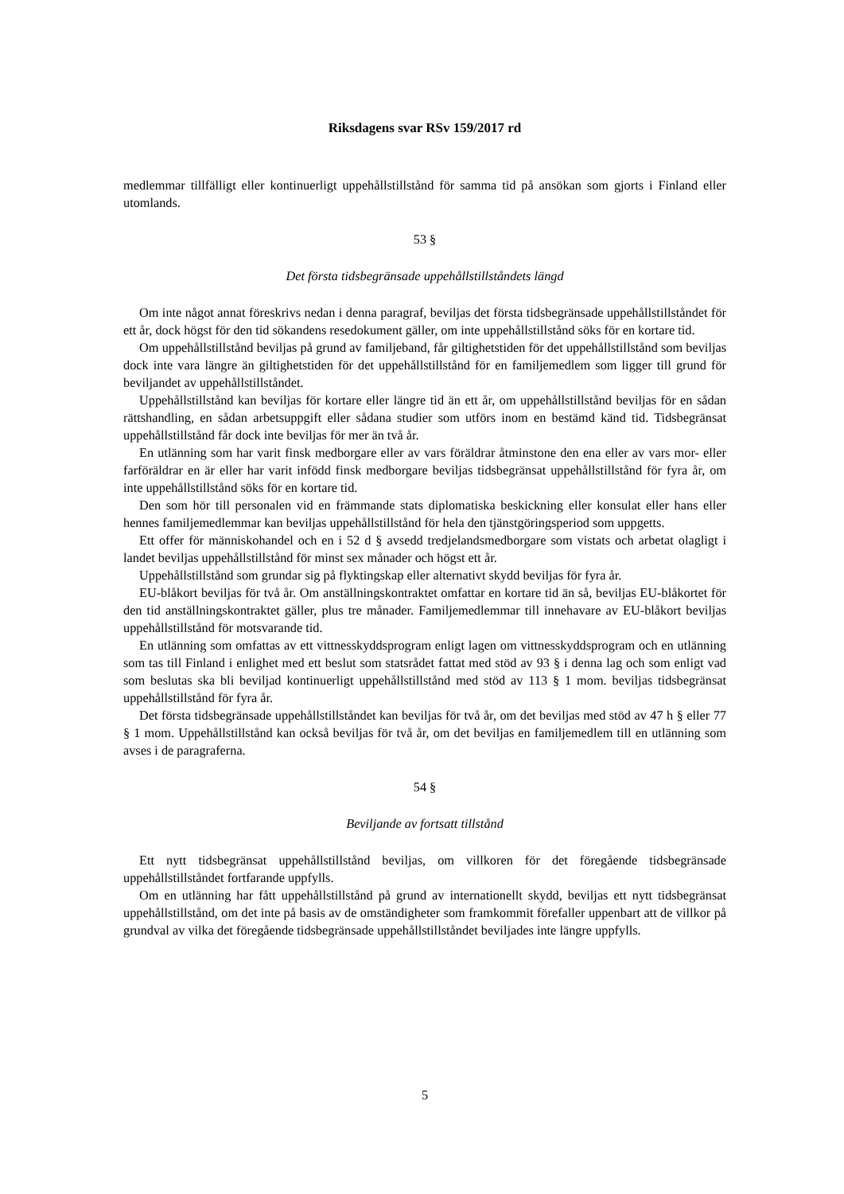Riksdagens svar RSv 159/2017 rd
medlemmar tillfälligt eller kontinuerligt uppehållstillstånd för samma tid på ansökan som gjorts i Finland eller utomlands.
53 §
Det första tidsbegränsade uppehållstillståndets längd
Om inte något annat föreskrivs nedan i denna paragraf, beviljas det första tidsbegränsade uppehållstillståndet för ett år, dock högst för den tid sökandens resedokument gäller, om inte uppehållstillstånd söks för en kortare tid.
Om uppehållstillstånd beviljas på grund av familjeband, får giltighetstiden för det uppehållstillstånd som beviljas dock inte vara längre än giltighetstiden för det uppehållstillstånd för en familjemedlem som ligger till grund för beviljandet av uppehållstillståndet.
Uppehållstillstånd kan beviljas för kortare eller längre tid än ett år, om uppehållstillstånd beviljas för en sådan rättshandling, en sådan arbetsuppgift eller sådana studier som utförs inom en bestämd känd tid. Tidsbegränsat uppehållstillstånd får dock inte beviljas för mer än två år.
En utlänning som har varit finsk medborgare eller av vars föräldrar åtminstone den ena eller av vars mor- eller farföräldrar en är eller har varit infödd finsk medborgare beviljas tidsbegränsat uppehållstillstånd för fyra år, om inte uppehållstillstånd söks för en kortare tid.
Den som hör till personalen vid en främmande stats diplomatiska beskickning eller konsulat eller hans eller hennes familjemedlemmar kan beviljas uppehållstillstånd för hela den tjänstgöringsperiod som uppgetts.
Ett offer för människohandel och en i 52 d § avsedd tredjelandsmedborgare som vistats och arbetat olagligt i landet beviljas uppehållstillstånd för minst sex månader och högst ett år.
Uppehållstillstånd som grundar sig på flyktingskap eller alternativt skydd beviljas för fyra år.
EU-blåkort beviljas för två år. Om anställningskontraktet omfattar en kortare tid än så, beviljas EU-blåkortet för den tid anställningskontraktet gäller, plus tre månader. Familjemedlemmar till innehavare av EU-blåkort beviljas uppehållstillstånd för motsvarande tid.
En utlänning som omfattas av ett vittnesskyddsprogram enligt lagen om vittnesskyddsprogram och en utlänning som tas till Finland i enlighet med ett beslut som statsrådet fattat med stöd av 93 § i denna lag och som enligt vad som beslutas ska bli beviljad kontinuerligt uppehållstillstånd med stöd av 113 § 1 mom. beviljas tidsbegränsat uppehållstillstånd för fyra år.
Det första tidsbegränsade uppehållstillståndet kan beviljas för två år, om det beviljas med stöd av 47 h § eller 77 § 1 mom. Uppehållstillstånd kan också beviljas för två år, om det beviljas en familjemedlem till en utlänning som avses i de paragraferna.
54 §
Beviljande av fortsatt tillstånd
Ett nytt tidsbegränsat uppehållstillstånd beviljas, om villkoren för det föregående tidsbegränsade uppehållstillståndet fortfarande uppfylls.
Om en utlänning har fått uppehållstillstånd på grund av internationellt skydd, beviljas ett nytt tidsbegränsat uppehållstillstånd, om det inte på basis av de omständigheter som framkommit förefaller uppenbart att de villkor på grundval av vilka det föregående tidsbegränsade uppehållstillståndet beviljades inte längre uppfylls.
5